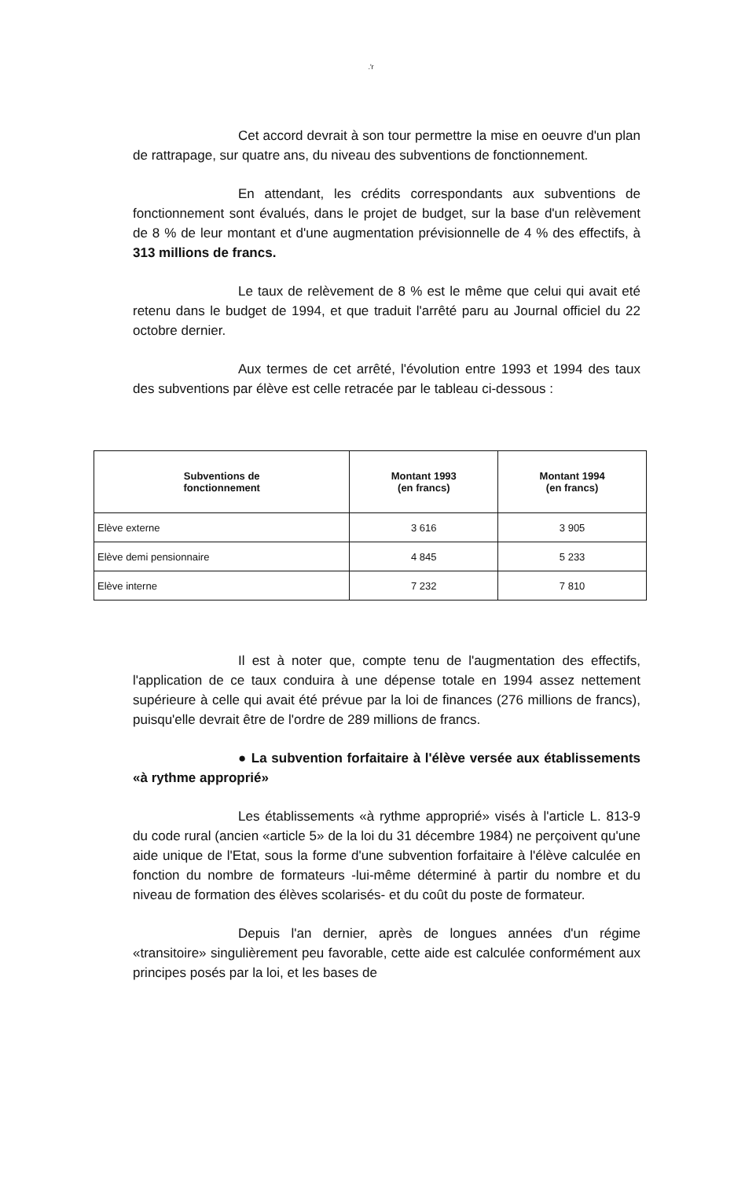.'r
Cet accord devrait à son tour permettre la mise en oeuvre d'un plan de rattrapage, sur quatre ans, du niveau des subventions de fonctionnement.
En attendant, les crédits correspondants aux subventions de fonctionnement sont évalués, dans le projet de budget, sur la base d'un relèvement de 8 % de leur montant et d'une augmentation prévisionnelle de 4 % des effectifs, à 313 millions de francs.
Le taux de relèvement de 8 % est le même que celui qui avait eté retenu dans le budget de 1994, et que traduit l'arrêté paru au Journal officiel du 22 octobre dernier.
Aux termes de cet arrêté, l'évolution entre 1993 et 1994 des taux des subventions par élève est celle retracée par le tableau ci-dessous :
| Subventions de fonctionnement | Montant 1993 (en francs) | Montant 1994 (en francs) |
| --- | --- | --- |
| Elève externe | 3 616 | 3 905 |
| Elève demi pensionnaire | 4 845 | 5 233 |
| Elève interne | 7 232 | 7 810 |
Il est à noter que, compte tenu de l'augmentation des effectifs, l'application de ce taux conduira à une dépense totale en 1994 assez nettement supérieure à celle qui avait été prévue par la loi de finances (276 millions de francs), puisqu'elle devrait être de l'ordre de 289 millions de francs.
● La subvention forfaitaire à l'élève versée aux établissements «à rythme approprié»
Les établissements «à rythme approprié» visés à l'article L. 813-9 du code rural (ancien «article 5» de la loi du 31 décembre 1984) ne perçoivent qu'une aide unique de l'Etat, sous la forme d'une subvention forfaitaire à l'élève calculée en fonction du nombre de formateurs -lui-même déterminé à partir du nombre et du niveau de formation des élèves scolarisés- et du coût du poste de formateur.
Depuis l'an dernier, après de longues années d'un régime «transitoire» singulièrement peu favorable, cette aide est calculée conformément aux principes posés par la loi, et les bases de